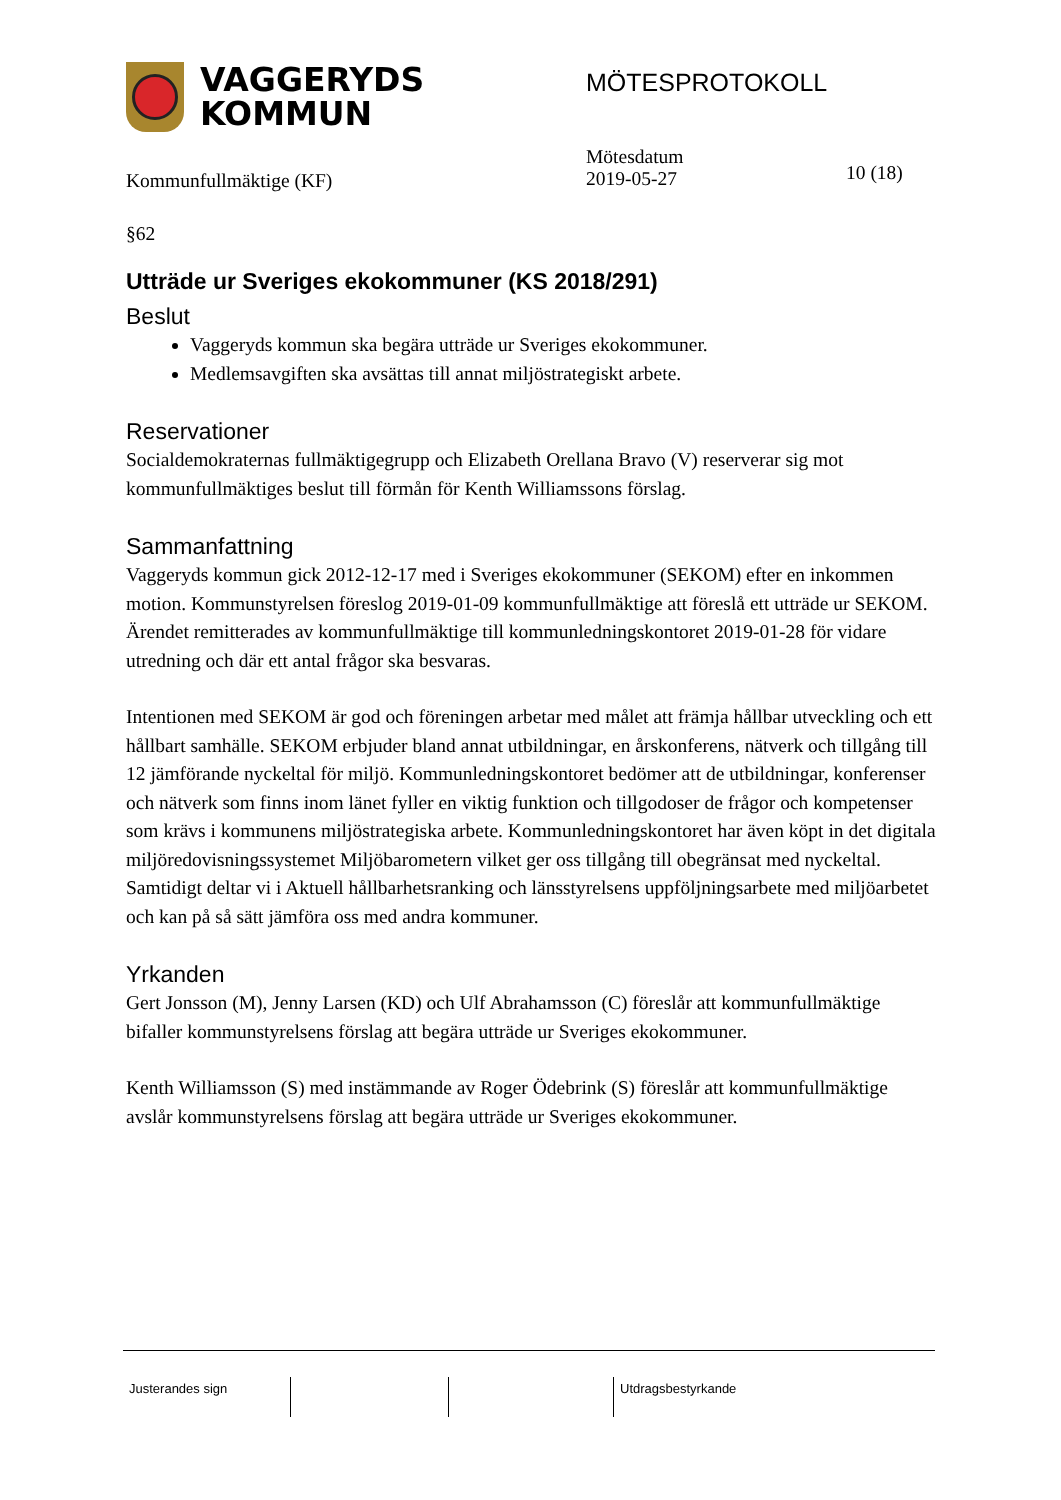VAGGERYDS
KOMMUN
MÖTESPROTOKOLL
Kommunfullmäktige (KF)
Mötesdatum
2019-05-27
10 (18)
§62
Utträde ur Sveriges ekokommuner (KS 2018/291)
Beslut
Vaggeryds kommun ska begära utträde ur Sveriges ekokommuner.
Medlemsavgiften ska avsättas till annat miljöstrategiskt arbete.
Reservationer
Socialdemokraternas fullmäktigegrupp och Elizabeth Orellana Bravo (V) reserverar sig mot kommunfullmäktiges beslut till förmån för Kenth Williamssons förslag.
Sammanfattning
Vaggeryds kommun gick 2012-12-17 med i Sveriges ekokommuner (SEKOM) efter en inkommen motion. Kommunstyrelsen föreslog 2019-01-09 kommunfullmäktige att föreslå ett utträde ur SEKOM. Ärendet remitterades av kommunfullmäktige till kommunledningskontoret 2019-01-28 för vidare utredning och där ett antal frågor ska besvaras.
Intentionen med SEKOM är god och föreningen arbetar med målet att främja hållbar utveckling och ett hållbart samhälle. SEKOM erbjuder bland annat utbildningar, en årskonferens, nätverk och tillgång till 12 jämförande nyckeltal för miljö. Kommunledningskontoret bedömer att de utbildningar, konferenser och nätverk som finns inom länet fyller en viktig funktion och tillgodoser de frågor och kompetenser som krävs i kommunens miljöstrategiska arbete. Kommunledningskontoret har även köpt in det digitala miljöredovisningssystemet Miljöbarometern vilket ger oss tillgång till obegränsat med nyckeltal. Samtidigt deltar vi i Aktuell hållbarhetsranking och länsstyrelsens uppföljningsarbete med miljöarbetet och kan på så sätt jämföra oss med andra kommuner.
Yrkanden
Gert Jonsson (M), Jenny Larsen (KD) och Ulf Abrahamsson (C) föreslår att kommunfullmäktige bifaller kommunstyrelsens förslag att begära utträde ur Sveriges ekokommuner.
Kenth Williamsson (S) med instämmande av Roger Ödebrink (S) föreslår att kommunfullmäktige avslår kommunstyrelsens förslag att begära utträde ur Sveriges ekokommuner.
Justerandes sign Utdragsbestyrkande